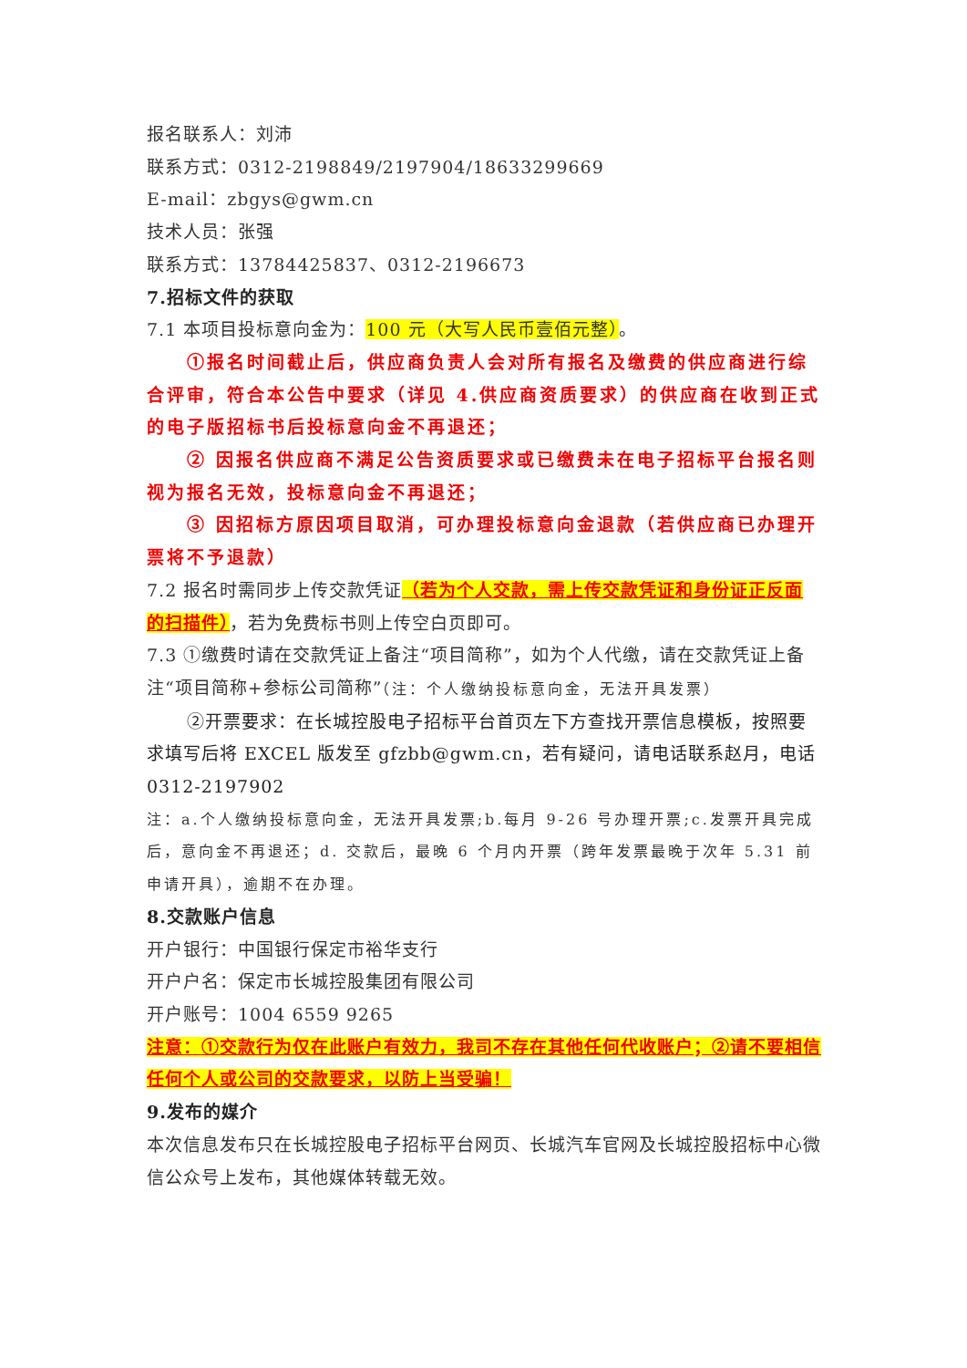报名联系人：刘沛
联系方式：0312-2198849/2197904/18633299669
E-mail：zbgys@gwm.cn
技术人员：张强
联系方式：13784425837、0312-2196673
7.招标文件的获取
7.1 本项目投标意向金为：100 元（大写人民币壹佰元整）。
①报名时间截止后，供应商负责人会对所有报名及缴费的供应商进行综合评审，符合本公告中要求（详见 4.供应商资质要求）的供应商在收到正式的电子版招标书后投标意向金不再退还；
② 因报名供应商不满足公告资质要求或已缴费未在电子招标平台报名则视为报名无效，投标意向金不再退还；
③ 因招标方原因项目取消，可办理投标意向金退款（若供应商已办理开票将不予退款）
7.2 报名时需同步上传交款凭证（若为个人交款，需上传交款凭证和身份证正反面的扫描件），若为免费标书则上传空白页即可。
7.3 ①缴费时请在交款凭证上备注“项目简称”，如为个人代缴，请在交款凭证上备注“项目简称+参标公司简称”（注：个人缴纳投标意向金，无法开具发票）
②开票要求：在长城控股电子招标平台首页左下方查找开票信息模板，按照要求填写后将 EXCEL 版发至 gfzbb@gwm.cn，若有疑问，请电话联系赵月，电话 0312-2197902
注：a.个人缴纳投标意向金，无法开具发票;b.每月 9-26 号办理开票;c.发票开具完成后，意向金不再退还；d. 交款后，最晚 6 个月内开票（跨年发票最晚于次年 5.31 前申请开具），逾期不在办理。
8.交款账户信息
开户银行：中国银行保定市裕华支行
开户户名：保定市长城控股集团有限公司
开户账号：1004 6559 9265
注意：①交款行为仅在此账户有效力，我司不存在其他任何代收账户；②请不要相信任何个人或公司的交款要求，以防上当受骗！
9.发布的媒介
本次信息发布只在长城控股电子招标平台网页、长城汽车官网及长城控股招标中心微信公众号上发布，其他媒体转载无效。